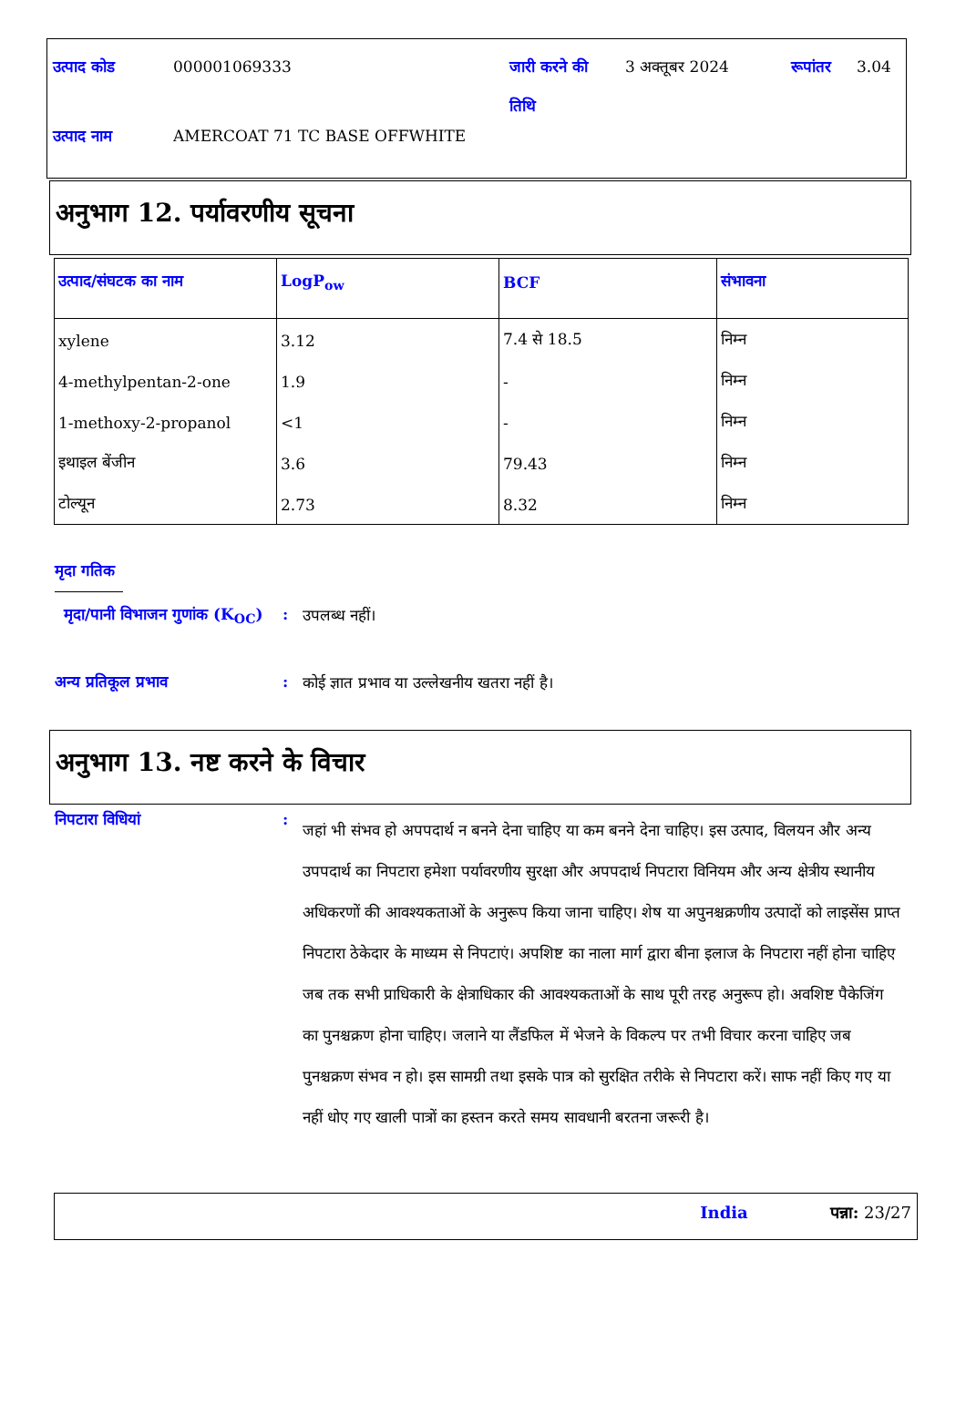| उत्पाद कोड | 000001069333 | जारी करने की तिथि | 3 अक्तूबर 2024 | रूपांतर | 3.04 |
| उत्पाद नाम | AMERCOAT 71 TC BASE OFFWHITE | | | | |
अनुभाग 12. पर्यावरणीय सूचना
| उत्पाद/संघटक का नाम | LogP<sub>ow</sub> | BCF | संभावना |
| --- | --- | --- | --- |
| xylene | 3.12 | 7.4 से 18.5 | निम्न |
| 4-methylpentan-2-one | 1.9 | - | निम्न |
| 1-methoxy-2-propanol | <1 | - | निम्न |
| इथाइल बेंजीन | 3.6 | 79.43 | निम्न |
| टोल्यून | 2.73 | 8.32 | निम्न |
मृदा गतिक
मृदा/पानी विभाजन गुणांक (K<sub>OC</sub>)
:
उपलब्ध नहीं।
अन्य प्रतिकूल प्रभाव :
कोई ज्ञात प्रभाव या उल्लेखनीय खतरा नहीं है।
अनुभाग 13. नष्ट करने के विचार
निपटारा विधियां :
जहां भी संभव हो अपपदार्थ न बनने देना चाहिए या कम बनने देना चाहिए। इस उत्पाद, विलयन और अन्य उपपदार्थ का निपटारा हमेशा पर्यावरणीय सुरक्षा और अपपदार्थ निपटारा विनियम और अन्य क्षेत्रीय स्थानीय अधिकरणों की आवश्यकताओं के अनुरूप किया जाना चाहिए। शेष या अपुनश्चक्रणीय उत्पादों को लाइसेंस प्राप्त निपटारा ठेकेदार के माध्यम से निपटाएं। अपशिष्ट का नाला मार्ग द्वारा बीना इलाज के निपटारा नहीं होना चाहिए जब तक सभी प्राधिकारी के क्षेत्राधिकार की आवश्यकताओं के साथ पूरी तरह अनुरूप हो। अवशिष्ट पैकेजिंग का पुनश्चक्रण होना चाहिए। जलाने या लैंडफिल में भेजने के विकल्प पर तभी विचार करना चाहिए जब पुनश्चक्रण संभव न हो। इस सामग्री तथा इसके पात्र को सुरक्षित तरीके से निपटारा करें। साफ नहीं किए गए या नहीं धोए गए खाली पात्रों का हस्तन करते समय सावधानी बरतना जरूरी है।
India पन्ना: 23/27